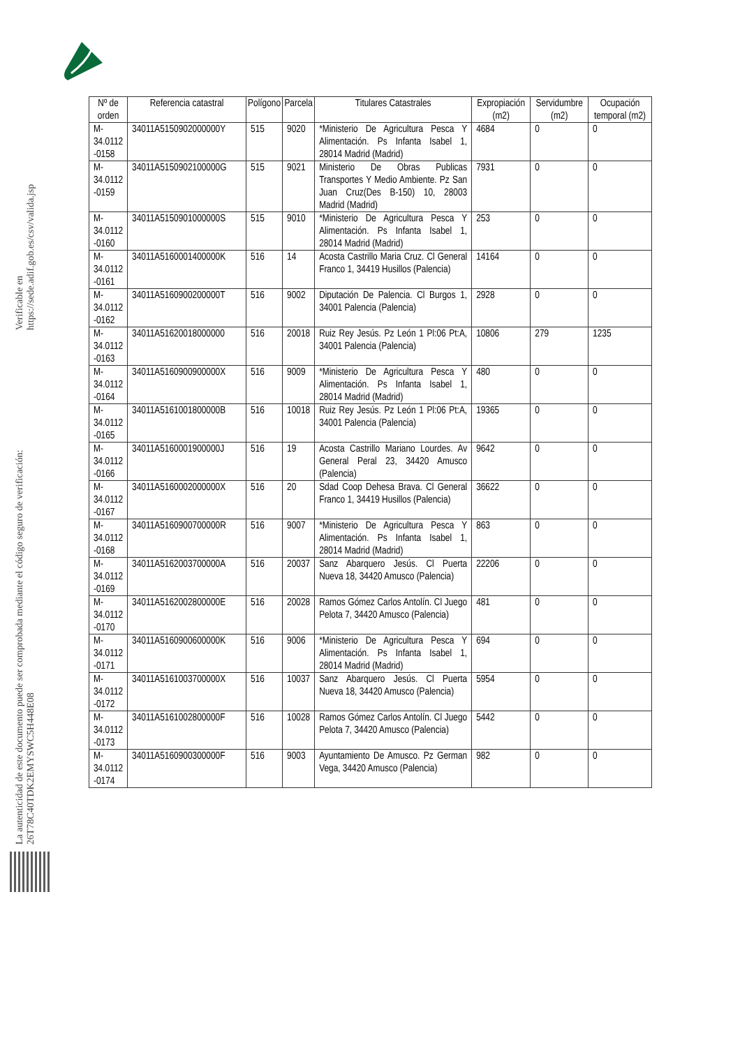La autenticidad de este documento puede ser comprobada mediante el código seguro de verificación: 26T78C40TDK2EMYSWC5H448E08
Verificable en https://sede.adif.gob.es/csv/valida.jsp
| Nº de orden | Referencia catastral | Polígono | Parcela | Titulares Catastrales | Expropiación (m2) | Servidumbre (m2) | Ocupación temporal (m2) |
| --- | --- | --- | --- | --- | --- | --- | --- |
| M-34.0112 -0158 | 34011A5150902000000Y | 515 | 9020 | *Ministerio De Agricultura Pesca Y Alimentación. Ps Infanta Isabel 1, 28014 Madrid (Madrid) | 4684 | 0 | 0 |
| M-34.0112 -0159 | 34011A5150902100000G | 515 | 9021 | Ministerio De Obras Publicas Transportes Y Medio Ambiente. Pz San Juan Cruz(Des B-150) 10, 28003 Madrid (Madrid) | 7931 | 0 | 0 |
| M-34.0112 -0160 | 34011A5150901000000S | 515 | 9010 | *Ministerio De Agricultura Pesca Y Alimentación. Ps Infanta Isabel 1, 28014 Madrid (Madrid) | 253 | 0 | 0 |
| M-34.0112 -0161 | 34011A5160001400000K | 516 | 14 | Acosta Castrillo Maria Cruz. Cl General Franco 1, 34419 Husillos (Palencia) | 14164 | 0 | 0 |
| M-34.0112 -0162 | 34011A5160900200000T | 516 | 9002 | Diputación De Palencia. Cl Burgos 1, 34001 Palencia (Palencia) | 2928 | 0 | 0 |
| M-34.0112 -0163 | 34011A51620018000000 | 516 | 20018 | Ruiz Rey Jesús. Pz León 1 Pl:06 Pt:A, 34001 Palencia (Palencia) | 10806 | 279 | 1235 |
| M-34.0112 -0164 | 34011A5160900900000X | 516 | 9009 | *Ministerio De Agricultura Pesca Y Alimentación. Ps Infanta Isabel 1, 28014 Madrid (Madrid) | 480 | 0 | 0 |
| M-34.0112 -0165 | 34011A5161001800000B | 516 | 10018 | Ruiz Rey Jesús. Pz León 1 Pl:06 Pt:A, 34001 Palencia (Palencia) | 19365 | 0 | 0 |
| M-34.0112 -0166 | 34011A5160001900000J | 516 | 19 | Acosta Castrillo Mariano Lourdes. Av General Peral 23, 34420 Amusco (Palencia) | 9642 | 0 | 0 |
| M-34.0112 -0167 | 34011A5160002000000X | 516 | 20 | Sdad Coop Dehesa Brava. Cl General Franco 1, 34419 Husillos (Palencia) | 36622 | 0 | 0 |
| M-34.0112 -0168 | 34011A5160900700000R | 516 | 9007 | *Ministerio De Agricultura Pesca Y Alimentación. Ps Infanta Isabel 1, 28014 Madrid (Madrid) | 863 | 0 | 0 |
| M-34.0112 -0169 | 34011A5162003700000A | 516 | 20037 | Sanz Abarquero Jesús. Cl Puerta Nueva 18, 34420 Amusco (Palencia) | 22206 | 0 | 0 |
| M-34.0112 -0170 | 34011A5162002800000E | 516 | 20028 | Ramos Gómez Carlos Antolín. Cl Juego Pelota 7, 34420 Amusco (Palencia) | 481 | 0 | 0 |
| M-34.0112 -0171 | 34011A5160900600000K | 516 | 9006 | *Ministerio De Agricultura Pesca Y Alimentación. Ps Infanta Isabel 1, 28014 Madrid (Madrid) | 694 | 0 | 0 |
| M-34.0112 -0172 | 34011A5161003700000X | 516 | 10037 | Sanz Abarquero Jesús. Cl Puerta Nueva 18, 34420 Amusco (Palencia) | 5954 | 0 | 0 |
| M-34.0112 -0173 | 34011A5161002800000F | 516 | 10028 | Ramos Gómez Carlos Antolín. Cl Juego Pelota 7, 34420 Amusco (Palencia) | 5442 | 0 | 0 |
| M-34.0112 -0174 | 34011A5160900300000F | 516 | 9003 | Ayuntamiento De Amusco. Pz German Vega, 34420 Amusco (Palencia) | 982 | 0 | 0 |